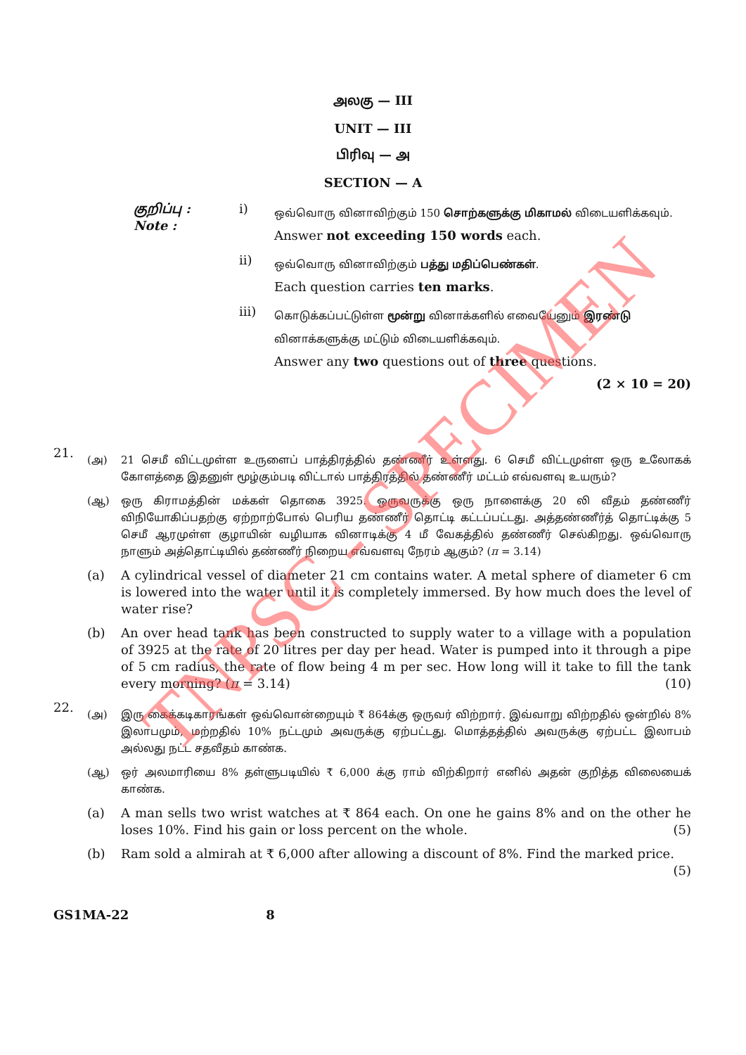அலகு — III
UNIT — III
பிரிவு — அ
SECTION — A
குறிப்பு :
Note :
i)
ஒவ்வொரு வினாவிற்கும் 150 சொற்களுக்கு மிகாமல் விடையளிக்கவும்.
Answer not exceeding 150 words each.
ii)
ஒவ்வொரு வினாவிற்கும் பத்து மதிப்பெண்கள்.
Each question carries ten marks.
iii)
கொடுக்கப்பட்டுள்ள மூன்று வினாக்களில் எவையேனும் இரண்டு வினாக்களுக்கு மட்டும் விடையளிக்கவும்.
Answer any two questions out of three questions.
(2 × 10 = 20)
21.
(அ) 21 செமீ விட்டமுள்ள உருளைப் பாத்திரத்தில் தண்ணீர் உள்ளது. 6 செமீ விட்டமுள்ள ஒரு உலோகக் கோளத்தை இதனுள் மூழ்கும்படி விட்டால் பாத்திரத்தில் தண்ணீர் மட்டம் எவ்வளவு உயரும்?
(ஆ) ஒரு கிராமத்தின் மக்கள் தொகை 3925. ஒருவருக்கு ஒரு நாளைக்கு 20 லி வீதம் தண்ணீர் விநியோகிப்பதற்கு ஏற்றாற்போல் பெரிய தண்ணீர் தொட்டி கட்டப்பட்டது. அத்தண்ணீர்த் தொட்டிக்கு 5 செமீ ஆரமுள்ள குழாயின் வழியாக வினாடிக்கு 4 மீ வேகத்தில் தண்ணீர் செல்கிறது. ஒவ்வொரு நாளும் அத்தொட்டியில் தண்ணீர் நிறைய எவ்வளவு நேரம் ஆகும்? (π = 3.14)
(a) A cylindrical vessel of diameter 21 cm contains water. A metal sphere of diameter 6 cm is lowered into the water until it is completely immersed. By how much does the level of water rise?
(b) An over head tank has been constructed to supply water to a village with a population of 3925 at the rate of 20 litres per day per head. Water is pumped into it through a pipe of 5 cm radius, the rate of flow being 4 m per sec. How long will it take to fill the tank every morning? (π = 3.14) (10)
22.
(அ) இரு கைக்கடிகாரங்கள் ஒவ்வொன்றையும் ₹ 864க்கு ஒருவர் விற்றார். இவ்வாறு விற்றதில் ஒன்றில் 8% இலாபமும், மற்றதில் 10% நட்டமும் அவருக்கு ஏற்பட்டது. மொத்தத்தில் அவருக்கு ஏற்பட்ட இலாபம் அல்லது நட்ட சதவீதம் காண்க.
(ஆ) ஒர் அலமாரியை 8% தள்ளுபடியில் ₹ 6,000 க்கு ராம் விற்கிறார் எனில் அதன் குறித்த விலையைக் காண்க.
(a) A man sells two wrist watches at ₹ 864 each. On one he gains 8% and on the other he loses 10%. Find his gain or loss percent on the whole. (5)
(b) Ram sold a almirah at ₹ 6,000 after allowing a discount of 8%. Find the marked price.
(5)
GS1MA-22 8
TNPSC - SPECIMEN